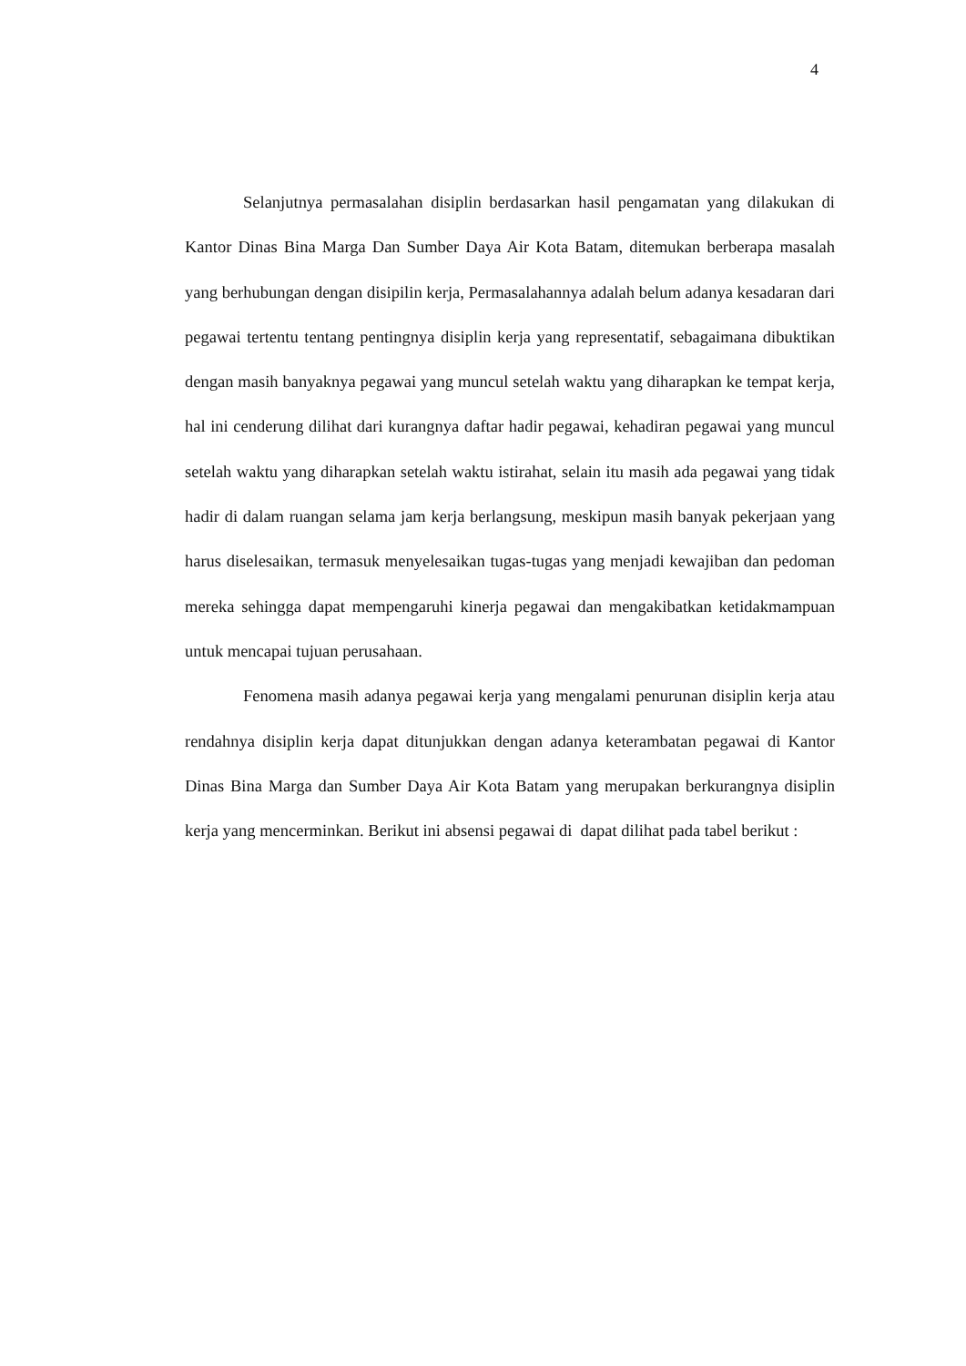4
Selanjutnya permasalahan disiplin berdasarkan hasil pengamatan yang dilakukan di Kantor Dinas Bina Marga Dan Sumber Daya Air Kota Batam, ditemukan berberapa masalah yang berhubungan dengan disipilin kerja, Permasalahannya adalah belum adanya kesadaran dari pegawai tertentu tentang pentingnya disiplin kerja yang representatif, sebagaimana dibuktikan dengan masih banyaknya pegawai yang muncul setelah waktu yang diharapkan ke tempat kerja, hal ini cenderung dilihat dari kurangnya daftar hadir pegawai, kehadiran pegawai yang muncul setelah waktu yang diharapkan setelah waktu istirahat, selain itu masih ada pegawai yang tidak hadir di dalam ruangan selama jam kerja berlangsung, meskipun masih banyak pekerjaan yang harus diselesaikan, termasuk menyelesaikan tugas-tugas yang menjadi kewajiban dan pedoman mereka sehingga dapat mempengaruhi kinerja pegawai dan mengakibatkan ketidakmampuan untuk mencapai tujuan perusahaan.
Fenomena masih adanya pegawai kerja yang mengalami penurunan disiplin kerja atau rendahnya disiplin kerja dapat ditunjukkan dengan adanya keterambatan pegawai di Kantor Dinas Bina Marga dan Sumber Daya Air Kota Batam yang merupakan berkurangnya disiplin kerja yang mencerminkan. Berikut ini absensi pegawai di dapat dilihat pada tabel berikut :